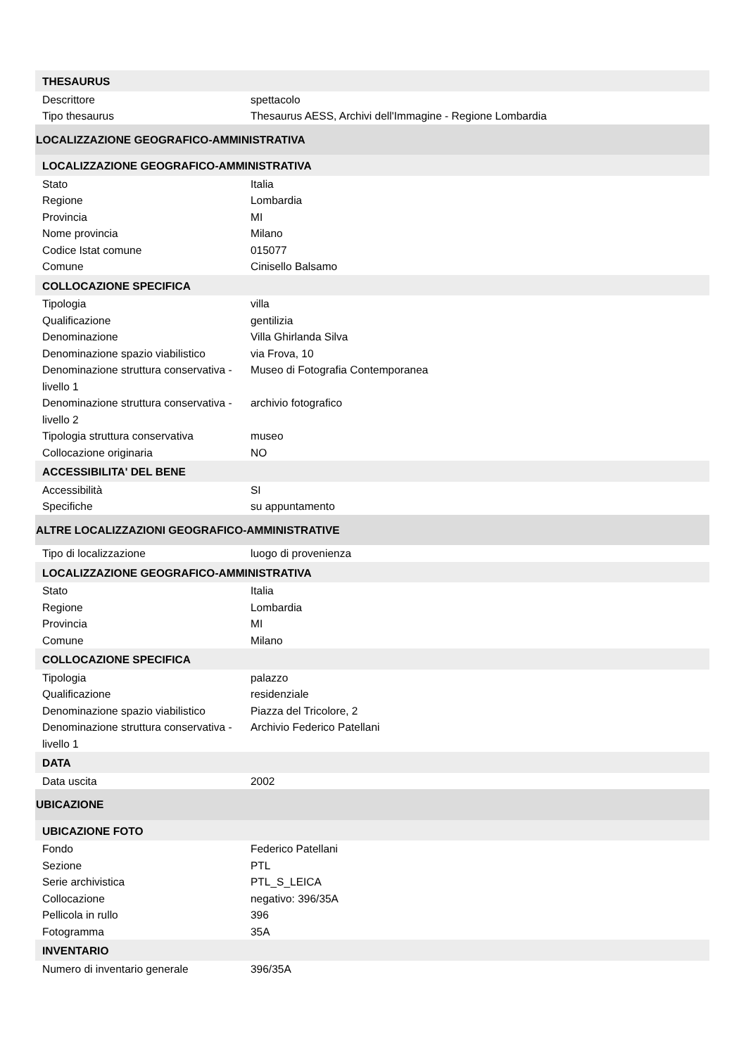| THESAURUS | |
| Descrittore | spettacolo |
| Tipo thesaurus | Thesaurus AESS, Archivi dell'Immagine - Regione Lombardia |
| LOCALIZZAZIONE GEOGRAFICO-AMMINISTRATIVA | |
| LOCALIZZAZIONE GEOGRAFICO-AMMINISTRATIVA | |
| Stato | Italia |
| Regione | Lombardia |
| Provincia | MI |
| Nome provincia | Milano |
| Codice Istat comune | 015077 |
| Comune | Cinisello Balsamo |
| COLLOCAZIONE SPECIFICA | |
| Tipologia | villa |
| Qualificazione | gentilizia |
| Denominazione | Villa Ghirlanda Silva |
| Denominazione spazio viabilistico | via Frova, 10 |
| Denominazione struttura conservativa - livello 1 | Museo di Fotografia Contemporanea |
| Denominazione struttura conservativa - livello 2 | archivio fotografico |
| Tipologia struttura conservativa | museo |
| Collocazione originaria | NO |
| ACCESSIBILITA' DEL BENE | |
| Accessibilità | SI |
| Specifiche | su appuntamento |
| ALTRE LOCALIZZAZIONI GEOGRAFICO-AMMINISTRATIVE | |
| Tipo di localizzazione | luogo di provenienza |
| LOCALIZZAZIONE GEOGRAFICO-AMMINISTRATIVA | |
| Stato | Italia |
| Regione | Lombardia |
| Provincia | MI |
| Comune | Milano |
| COLLOCAZIONE SPECIFICA | |
| Tipologia | palazzo |
| Qualificazione | residenziale |
| Denominazione spazio viabilistico | Piazza del Tricolore, 2 |
| Denominazione struttura conservativa - livello 1 | Archivio Federico Patellani |
| DATA | |
| Data uscita | 2002 |
| UBICAZIONE | |
| UBICAZIONE FOTO | |
| Fondo | Federico Patellani |
| Sezione | PTL |
| Serie archivistica | PTL_S_LEICA |
| Collocazione | negativo: 396/35A |
| Pellicola in rullo | 396 |
| Fotogramma | 35A |
| INVENTARIO | |
| Numero di inventario generale | 396/35A |